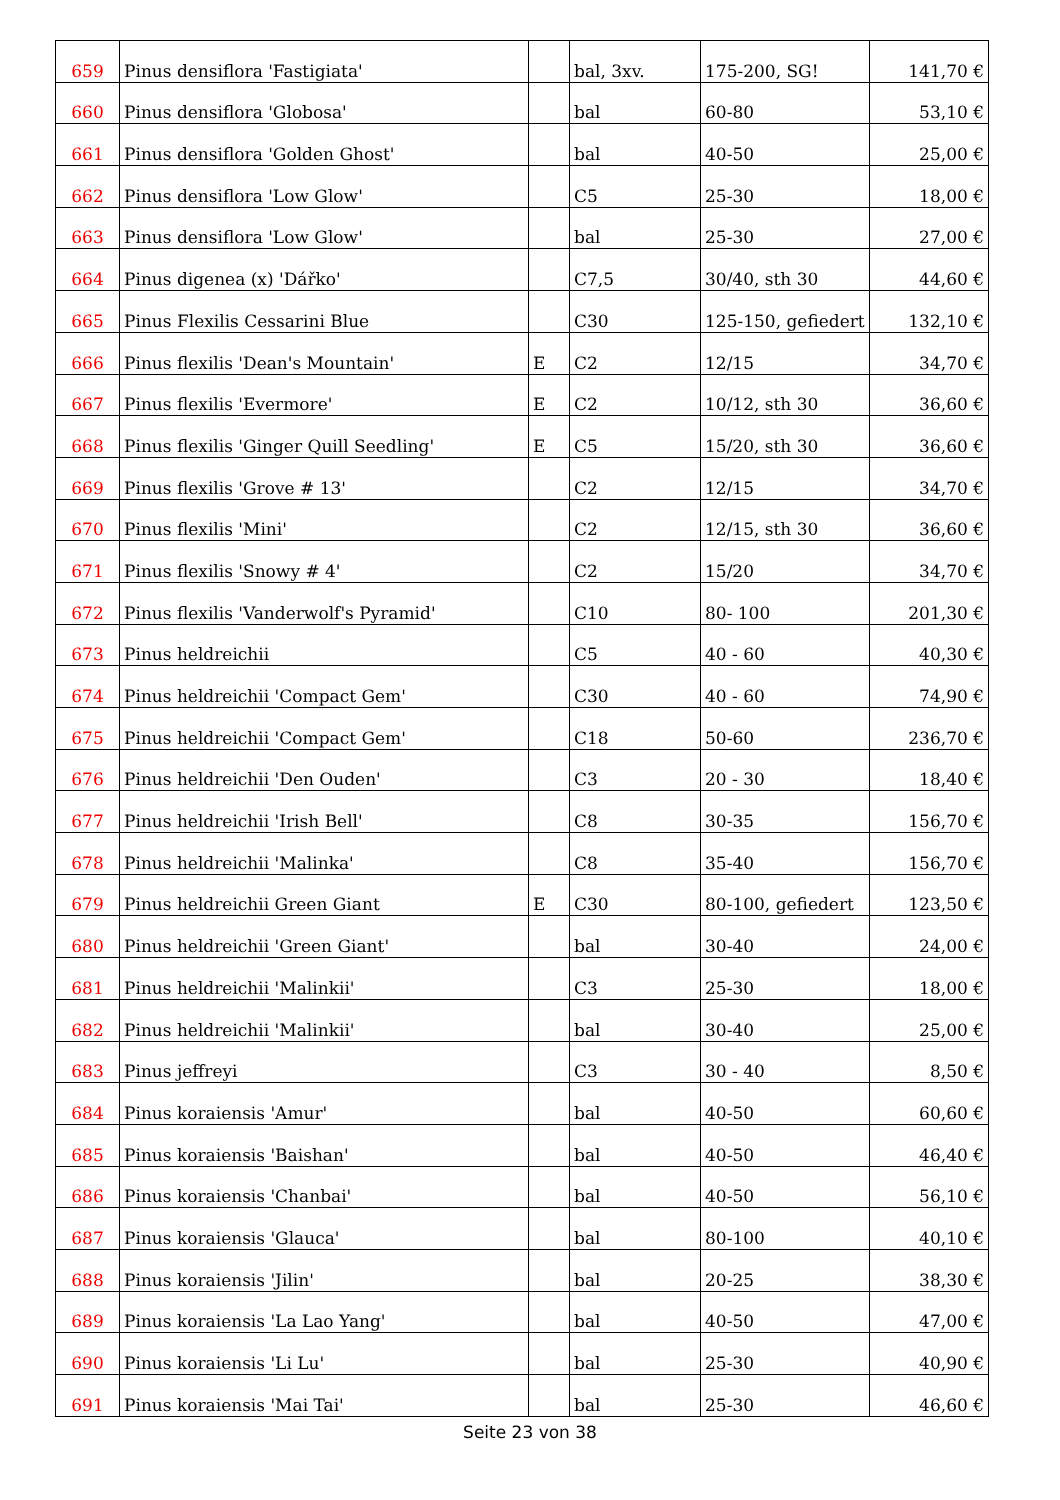| 659 | Pinus densiflora 'Fastigiata' | | bal, 3xv. | 175-200, SG! | 141,70 € |
| 660 | Pinus densiflora 'Globosa' | | bal | 60-80 | 53,10 € |
| 661 | Pinus densiflora 'Golden Ghost' | | bal | 40-50 | 25,00 € |
| 662 | Pinus densiflora 'Low Glow' | | C5 | 25-30 | 18,00 € |
| 663 | Pinus densiflora 'Low Glow' | | bal | 25-30 | 27,00 € |
| 664 | Pinus digenea (x) 'Dářko' | | C7,5 | 30/40, sth 30 | 44,60 € |
| 665 | Pinus Flexilis Cessarini Blue | | C30 | 125-150, gefiedert | 132,10 € |
| 666 | Pinus flexilis 'Dean's Mountain' | E | C2 | 12/15 | 34,70 € |
| 667 | Pinus flexilis 'Evermore' | E | C2 | 10/12, sth 30 | 36,60 € |
| 668 | Pinus flexilis 'Ginger Quill Seedling' | E | C5 | 15/20, sth 30 | 36,60 € |
| 669 | Pinus flexilis 'Grove # 13' | | C2 | 12/15 | 34,70 € |
| 670 | Pinus flexilis 'Mini' | | C2 | 12/15, sth 30 | 36,60 € |
| 671 | Pinus flexilis 'Snowy # 4' | | C2 | 15/20 | 34,70 € |
| 672 | Pinus flexilis 'Vanderwolf's Pyramid' | | C10 | 80- 100 | 201,30 € |
| 673 | Pinus heldreichii | | C5 | 40 - 60 | 40,30 € |
| 674 | Pinus heldreichii 'Compact Gem' | | C30 | 40 - 60 | 74,90 € |
| 675 | Pinus heldreichii 'Compact Gem' | | C18 | 50-60 | 236,70 € |
| 676 | Pinus heldreichii 'Den Ouden' | | C3 | 20 - 30 | 18,40 € |
| 677 | Pinus heldreichii 'Irish Bell' | | C8 | 30-35 | 156,70 € |
| 678 | Pinus heldreichii 'Malinka' | | C8 | 35-40 | 156,70 € |
| 679 | Pinus heldreichii Green Giant | E | C30 | 80-100, gefiedert | 123,50 € |
| 680 | Pinus heldreichii 'Green Giant' | | bal | 30-40 | 24,00 € |
| 681 | Pinus heldreichii 'Malinkii' | | C3 | 25-30 | 18,00 € |
| 682 | Pinus heldreichii 'Malinkii' | | bal | 30-40 | 25,00 € |
| 683 | Pinus jeffreyi | | C3 | 30 - 40 | 8,50 € |
| 684 | Pinus koraiensis 'Amur' | | bal | 40-50 | 60,60 € |
| 685 | Pinus koraiensis 'Baishan' | | bal | 40-50 | 46,40 € |
| 686 | Pinus koraiensis 'Chanbai' | | bal | 40-50 | 56,10 € |
| 687 | Pinus koraiensis 'Glauca' | | bal | 80-100 | 40,10 € |
| 688 | Pinus koraiensis 'Jilin' | | bal | 20-25 | 38,30 € |
| 689 | Pinus koraiensis 'La Lao Yang' | | bal | 40-50 | 47,00 € |
| 690 | Pinus koraiensis 'Li Lu' | | bal | 25-30 | 40,90 € |
| 691 | Pinus koraiensis 'Mai Tai' | | bal | 25-30 | 46,60 € |
Seite 23 von 38